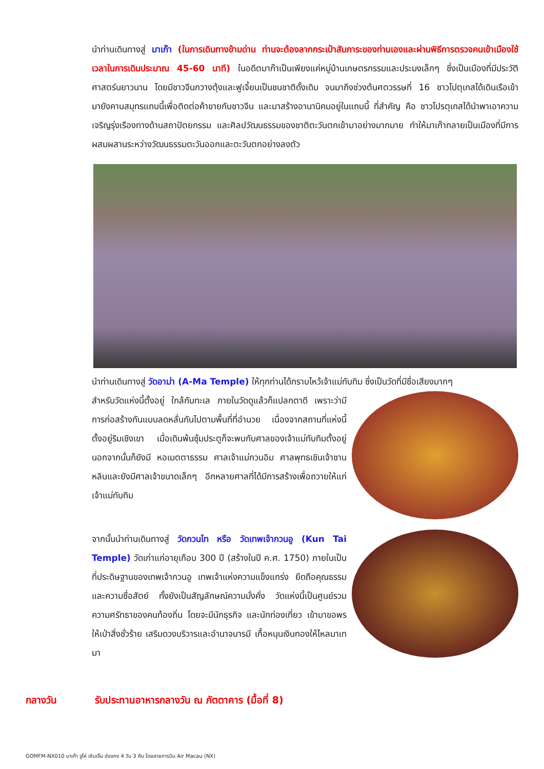นำท่านเดินทางสู่ มาเก๊า (ในการเดินทางข้ามด่าน ท่านจะต้องลากกระเป๋าสัมภาระของท่านเองและผ่านพิธีการตรวจคนเข้าเมืองใช้เวลาในการเดินประมาณ 45-60 นาที) ในอดีตมาก๊าเป็นเพียงแค่หมู่บ้านเกษตรกรรมและประมงเล็กๆ ซึ่งเป็นเมืองที่มีประวัติศาสตร์นยาวนาน โดยมีชาวจีนกวางตุ้งและฟูเจี้ยนเป็นชนชาติดั้งเดิม จนมาถึงช่วงต้นศตวรรษที่ 16 ชาวโปตุเกสได้เดินเรือเข้ามายังคาบสมุทรแถบนี้เพื่อติดต่อค้าขายกับชาวจีน และมาสร้างอานานิคมอยู่ในแถบนี้ ที่สำคัญ คือ ชาวโปรตุเกสได้นำพาเอาความเจริญรุ่งเรืองทางด้านสถาปัตยกรรม และศิลปวัฒนธรรมของชาติตะวันตกเข้ามาอย่างมากมาย ทำให้มาเก๊ากลายเป็นเมืองที่มีการผสมผสานระหว่างวัฒนธรรมตะวันออกและตะวันตกอย่างลงตัว
นำท่านเดินทางสู่ วัดอาม่า (A-Ma Temple) ให้ทุกท่านได้กราบไหว้เจ้าแม่ทับทิม ซึ่งเป็นวัดที่มีชื่อเสียงมากๆ
สำหรับวัดแห่งนี้ตั้งอยู่ ใกล้กับทะเล ภายในวัดดูแล้วก็แปลกตาดี เพราะว่ามีการก่อสร้างกันแบบลดหลั่นกันไปตามพื้นที่ที่อำนวย เนื่องจากสถานที่แห่งนี้ตั้งอยู่ริมเชิงเขา เมื่อเดินพ้นซุ้มประตูก็จะพบกับศาลของเจ้าแม่ทับทิมตั้งอยู่ นอกจากนั้นก็ยังมี หอเมตตาธรรม ศาลเจ้าแม่กวนอิม ศาลพุทธเชินเจ้าชานหลินและยังมีศาลเจ้าขนาดเล็กๆ อีกหลายศาลที่ได้มีการสร้างเพื่อถวายให้แก่เจ้าแม่ทับทิม
จากนั้นนำท่านเดินทางสู่ วัดกวนไท หรือ วัดเทพเจ้ากวนอู (Kun Tai Temple) วัดเก่าแก่อายุเกือบ 300 ปี (สร้างในปี ค.ศ. 1750) ภายในเป็นที่ประดิษฐานของเทพเจ้ากวนอู เทพเจ้าแห่งความแข็งแกร่ง ยึดถือคุณธรรม และความซื่อสัตย์ ทั้งยังเป็นสัญลักษณ์ความมั่งคั่ง วัดแห่งนี้เป็นศูนย์รวมความศรัทธาของคนท้องถิ่น โดยจะมีนักธุรกิจ และนักท่องเที่ยว เข้ามาขอพรให้เป่าสิ่งชั่วร้าย เสริมดวงบริวารและอำนาจบารมี เกื้อหนุนเงินทองให้ไหลมาเทมา
กลางวัน รับประทานอาหารกลางวัน ณ ภัตตาคาร (มื้อที่ 8)
GOMFM-NX010 มาเก๊า จูไห่ เซินเจิ้น ฮ่องกง 4 วัน 3 คืน โดยสายการบิน Air Macau (NX)